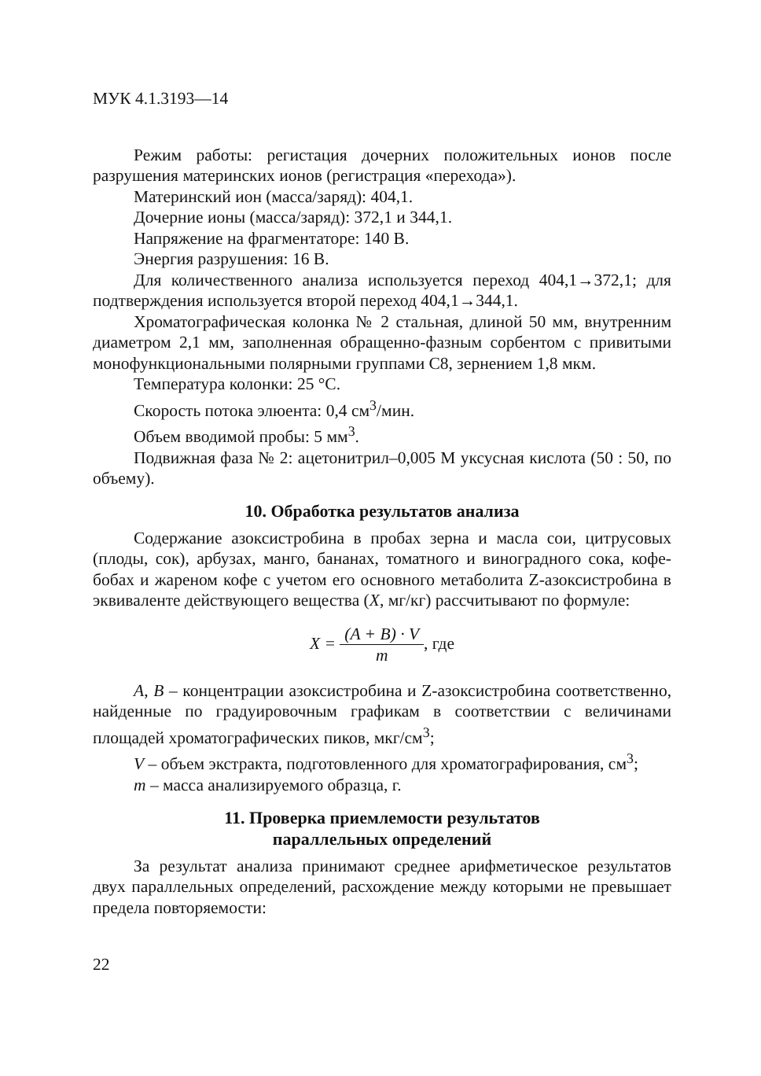МУК 4.1.3193—14
Режим работы: регистация дочерних положительных ионов после разрушения материнских ионов (регистрация «перехода»).
Материнский ион (масса/заряд): 404,1.
Дочерние ионы (масса/заряд): 372,1 и 344,1.
Напряжение на фрагментаторе: 140 В.
Энергия разрушения: 16 В.
Для количественного анализа используется переход 404,1→372,1; для подтверждения используется второй переход 404,1→344,1.
Хроматографическая колонка № 2 стальная, длиной 50 мм, внутренним диаметром 2,1 мм, заполненная обращенно-фазным сорбентом с привитыми монофункциональными полярными группами С8, зернением 1,8 мкм.
Температура колонки: 25 °С.
Скорость потока элюента: 0,4 см<sup>3</sup>/мин.
Объем вводимой пробы: 5 мм<sup>3</sup>.
Подвижная фаза № 2: ацетонитрил–0,005 М уксусная кислота (50 : 50, по объему).
10. Обработка результатов анализа
Содержание азоксистробина в пробах зерна и масла сои, цитрусовых (плоды, сок), арбузах, манго, бананах, томатного и виноградного сока, кофе-бобах и жареном кофе с учетом его основного метаболита Z-азоксистробина в эквиваленте действующего вещества (X, мг/кг) рассчитывают по формуле:
X = (A + B) · V m, где
А, В – концентрации азоксистробина и Z-азоксистробина соответственно, найденные по градуировочным графикам в соответствии с величинами площадей хроматографических пиков, мкг/см<sup>3</sup>;
V – объем экстракта, подготовленного для хроматографирования, см<sup>3</sup>;
т – масса анализируемого образца, г.
11. Проверка приемлемости результатов
параллельных определений
За результат анализа принимают среднее арифметическое результатов двух параллельных определений, расхождение между которыми не превышает предела повторяемости:
22